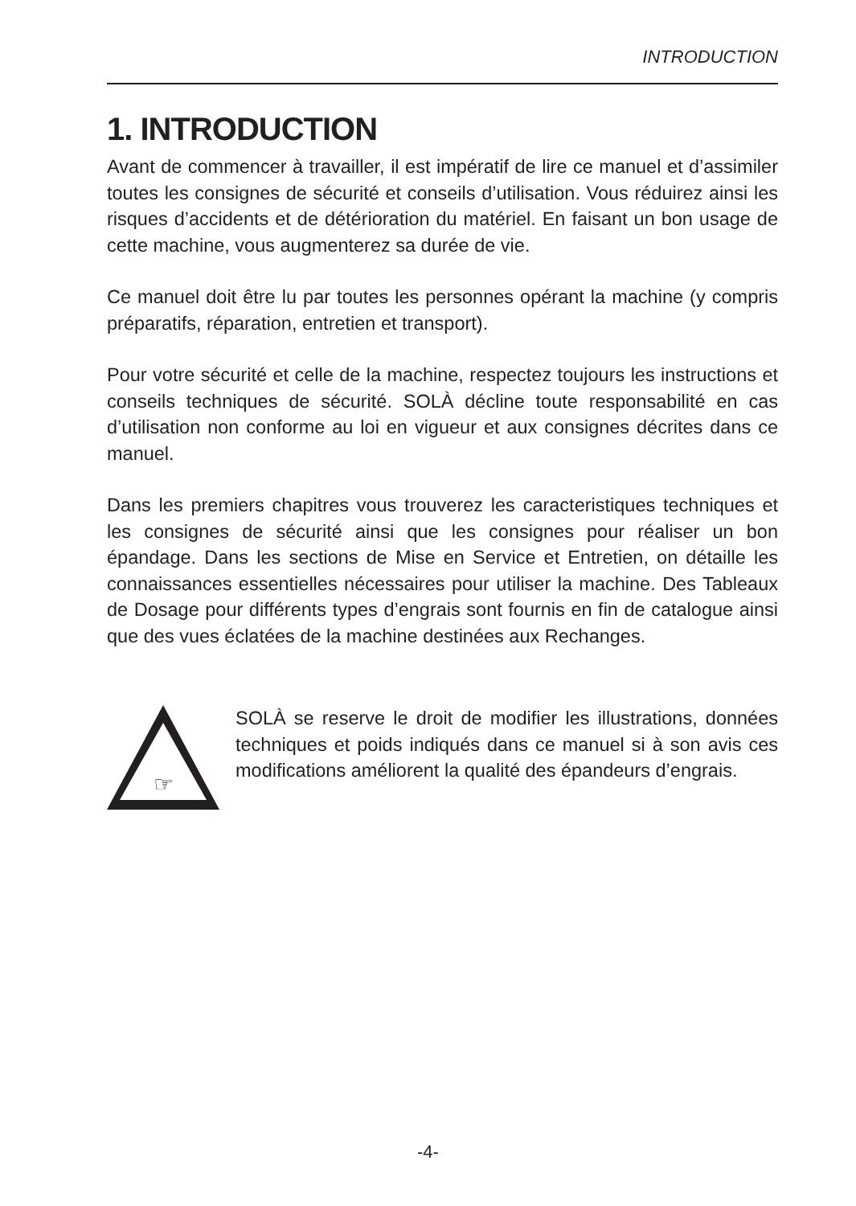INTRODUCTION
1. INTRODUCTION
Avant de commencer à travailler, il est impératif de lire ce manuel et d’assimiler toutes les consignes de sécurité et conseils d’utilisation. Vous réduirez ainsi les risques d’accidents et de détérioration du matériel. En faisant un bon usage de cette machine, vous augmenterez sa durée de vie.
Ce manuel doit être lu par toutes les personnes opérant la machine (y compris préparatifs, réparation, entretien et transport).
Pour votre sécurité et celle de la machine, respectez toujours les instructions et conseils techniques de sécurité. SOLÀ décline toute responsabilité en cas d’utilisation non conforme au loi en vigueur et aux consignes décrites dans ce manuel.
Dans les premiers chapitres vous trouverez les caracteristiques techniques et les consignes de sécurité ainsi que les consignes pour réaliser un bon épandage. Dans les sections de Mise en Service et Entretien, on détaille les connaissances essentielles nécessaires pour utiliser la machine. Des Tableaux de Dosage pour différents types d’engrais sont fournis en fin de catalogue ainsi que des vues éclatées de la machine destinées aux Rechanges.
☞
SOLÀ se reserve le droit de modifier les illustrations, données techniques et poids indiqués dans ce manuel si à son avis ces modifications améliorent la qualité des épandeurs d’engrais.
-4-